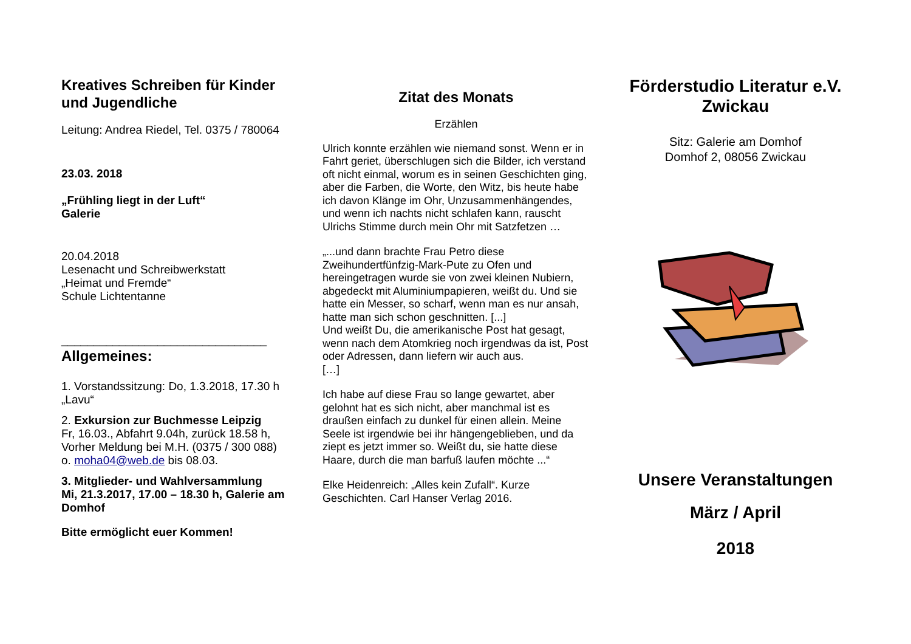Kreatives Schreiben für Kinder und Jugendliche
Leitung: Andrea Riedel, Tel. 0375 / 780064
23.03. 2018
„Frühling liegt in der Luft“
Galerie
20.04.2018
Lesenacht und Schreibwerkstatt
„Heimat und Fremde“
Schule Lichtentanne
________________________________
Allgemeines:
1. Vorstandssitzung: Do, 1.3.2018, 17.30 h
„Lavu“
2. Exkursion zur Buchmesse Leipzig
Fr, 16.03., Abfahrt 9.04h, zurück 18.58 h,
Vorher Meldung bei M.H. (0375 / 300 088)
o. moha04@web.de bis 08.03.
3. Mitglieder- und Wahlversammlung
Mi, 21.3.2017, 17.00 – 18.30 h, Galerie am Domhof
Bitte ermöglicht euer Kommen!
Zitat des Monats
Erzählen
Ulrich konnte erzählen wie niemand sonst. Wenn er in Fahrt geriet, überschlugen sich die Bilder, ich verstand oft nicht einmal, worum es in seinen Geschichten ging, aber die Farben, die Worte, den Witz, bis heute habe ich davon Klänge im Ohr, Unzusammenhängendes, und wenn ich nachts nicht schlafen kann, rauscht Ulrichs Stimme durch mein Ohr mit Satzfetzen …
„...und dann brachte Frau Petro diese Zweihundertfünfzig-Mark-Pute zu Ofen und hereingetragen wurde sie von zwei kleinen Nubiern, abgedeckt mit Aluminiumpapieren, weißt du. Und sie hatte ein Messer, so scharf, wenn man es nur ansah, hatte man sich schon geschnitten. [...]
Und weißt Du, die amerikanische Post hat gesagt, wenn nach dem Atomkrieg noch irgendwas da ist, Post oder Adressen, dann liefern wir auch aus.
[…]
Ich habe auf diese Frau so lange gewartet, aber gelohnt hat es sich nicht, aber manchmal ist es draußen einfach zu dunkel für einen allein. Meine Seele ist irgendwie bei ihr hängengeblieben, und da ziept es jetzt immer so. Weißt du, sie hatte diese Haare, durch die man barfuß laufen möchte ...“
Elke Heidenreich: „Alles kein Zufall“. Kurze Geschichten. Carl Hanser Verlag 2016.
Förderstudio Literatur e.V.
Zwickau
Sitz: Galerie am Domhof
Domhof 2, 08056 Zwickau
Unsere Veranstaltungen
März / April
2018